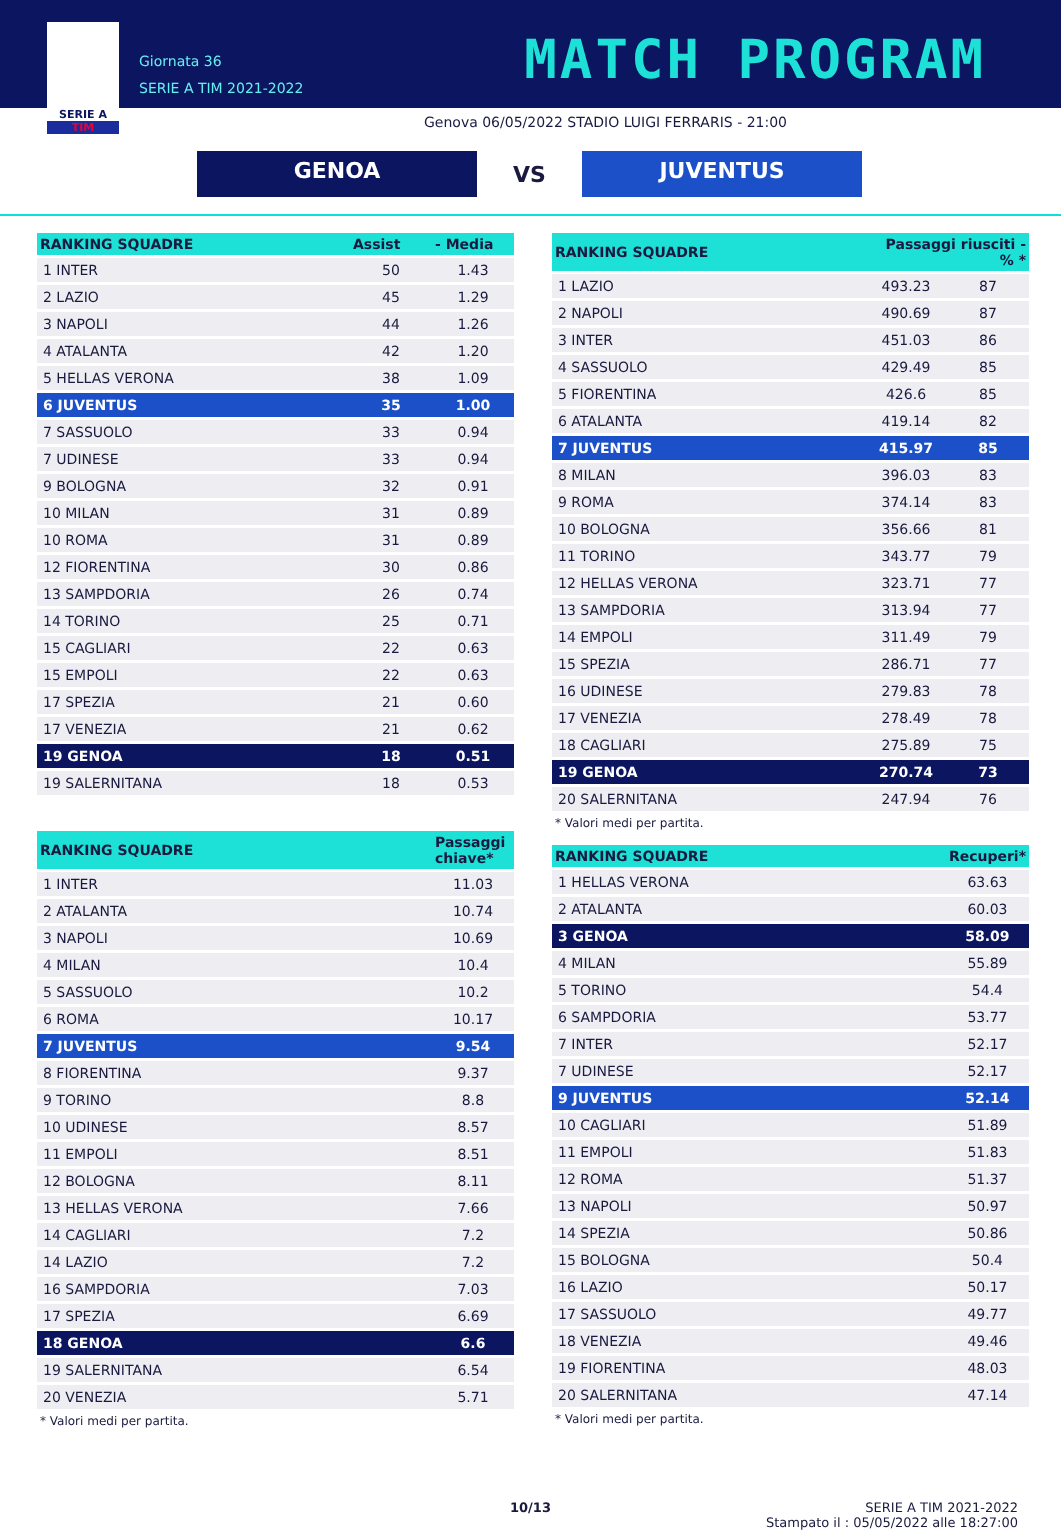SERIE A
TIM
Giornata 36
SERIE A TIM 2021-2022
MATCH PROGRAM
Genova 06/05/2022 STADIO LUIGI FERRARIS - 21:00
GENOA
VS
JUVENTUS
| RANKING SQUADRE | Assist | - Media |
| --- | --- | --- |
| 1 INTER | 50 | 1.43 |
| 2 LAZIO | 45 | 1.29 |
| 3 NAPOLI | 44 | 1.26 |
| 4 ATALANTA | 42 | 1.20 |
| 5 HELLAS VERONA | 38 | 1.09 |
| 6 JUVENTUS | 35 | 1.00 |
| 7 SASSUOLO | 33 | 0.94 |
| 7 UDINESE | 33 | 0.94 |
| 9 BOLOGNA | 32 | 0.91 |
| 10 MILAN | 31 | 0.89 |
| 10 ROMA | 31 | 0.89 |
| 12 FIORENTINA | 30 | 0.86 |
| 13 SAMPDORIA | 26 | 0.74 |
| 14 TORINO | 25 | 0.71 |
| 15 CAGLIARI | 22 | 0.63 |
| 15 EMPOLI | 22 | 0.63 |
| 17 SPEZIA | 21 | 0.60 |
| 17 VENEZIA | 21 | 0.62 |
| 19 GENOA | 18 | 0.51 |
| 19 SALERNITANA | 18 | 0.53 |
| RANKING SQUADRE | Passaggi chiave* |
| --- | --- |
| 1 INTER | 11.03 |
| 2 ATALANTA | 10.74 |
| 3 NAPOLI | 10.69 |
| 4 MILAN | 10.4 |
| 5 SASSUOLO | 10.2 |
| 6 ROMA | 10.17 |
| 7 JUVENTUS | 9.54 |
| 8 FIORENTINA | 9.37 |
| 9 TORINO | 8.8 |
| 10 UDINESE | 8.57 |
| 11 EMPOLI | 8.51 |
| 12 BOLOGNA | 8.11 |
| 13 HELLAS VERONA | 7.66 |
| 14 CAGLIARI | 7.2 |
| 14 LAZIO | 7.2 |
| 16 SAMPDORIA | 7.03 |
| 17 SPEZIA | 6.69 |
| 18 GENOA | 6.6 |
| 19 SALERNITANA | 6.54 |
| 20 VENEZIA | 5.71 |
* Valori medi per partita.
| RANKING SQUADRE | Passaggi riusciti - % * | |
| --- | --- | --- |
| 1 LAZIO | 493.23 | 87 |
| 2 NAPOLI | 490.69 | 87 |
| 3 INTER | 451.03 | 86 |
| 4 SASSUOLO | 429.49 | 85 |
| 5 FIORENTINA | 426.6 | 85 |
| 6 ATALANTA | 419.14 | 82 |
| 7 JUVENTUS | 415.97 | 85 |
| 8 MILAN | 396.03 | 83 |
| 9 ROMA | 374.14 | 83 |
| 10 BOLOGNA | 356.66 | 81 |
| 11 TORINO | 343.77 | 79 |
| 12 HELLAS VERONA | 323.71 | 77 |
| 13 SAMPDORIA | 313.94 | 77 |
| 14 EMPOLI | 311.49 | 79 |
| 15 SPEZIA | 286.71 | 77 |
| 16 UDINESE | 279.83 | 78 |
| 17 VENEZIA | 278.49 | 78 |
| 18 CAGLIARI | 275.89 | 75 |
| 19 GENOA | 270.74 | 73 |
| 20 SALERNITANA | 247.94 | 76 |
* Valori medi per partita.
| RANKING SQUADRE | Recuperi* |
| --- | --- |
| 1 HELLAS VERONA | 63.63 |
| 2 ATALANTA | 60.03 |
| 3 GENOA | 58.09 |
| 4 MILAN | 55.89 |
| 5 TORINO | 54.4 |
| 6 SAMPDORIA | 53.77 |
| 7 INTER | 52.17 |
| 7 UDINESE | 52.17 |
| 9 JUVENTUS | 52.14 |
| 10 CAGLIARI | 51.89 |
| 11 EMPOLI | 51.83 |
| 12 ROMA | 51.37 |
| 13 NAPOLI | 50.97 |
| 14 SPEZIA | 50.86 |
| 15 BOLOGNA | 50.4 |
| 16 LAZIO | 50.17 |
| 17 SASSUOLO | 49.77 |
| 18 VENEZIA | 49.46 |
| 19 FIORENTINA | 48.03 |
| 20 SALERNITANA | 47.14 |
* Valori medi per partita.
10/13 SERIE A TIM 2021-2022
Stampato il : 05/05/2022 alle 18:27:00